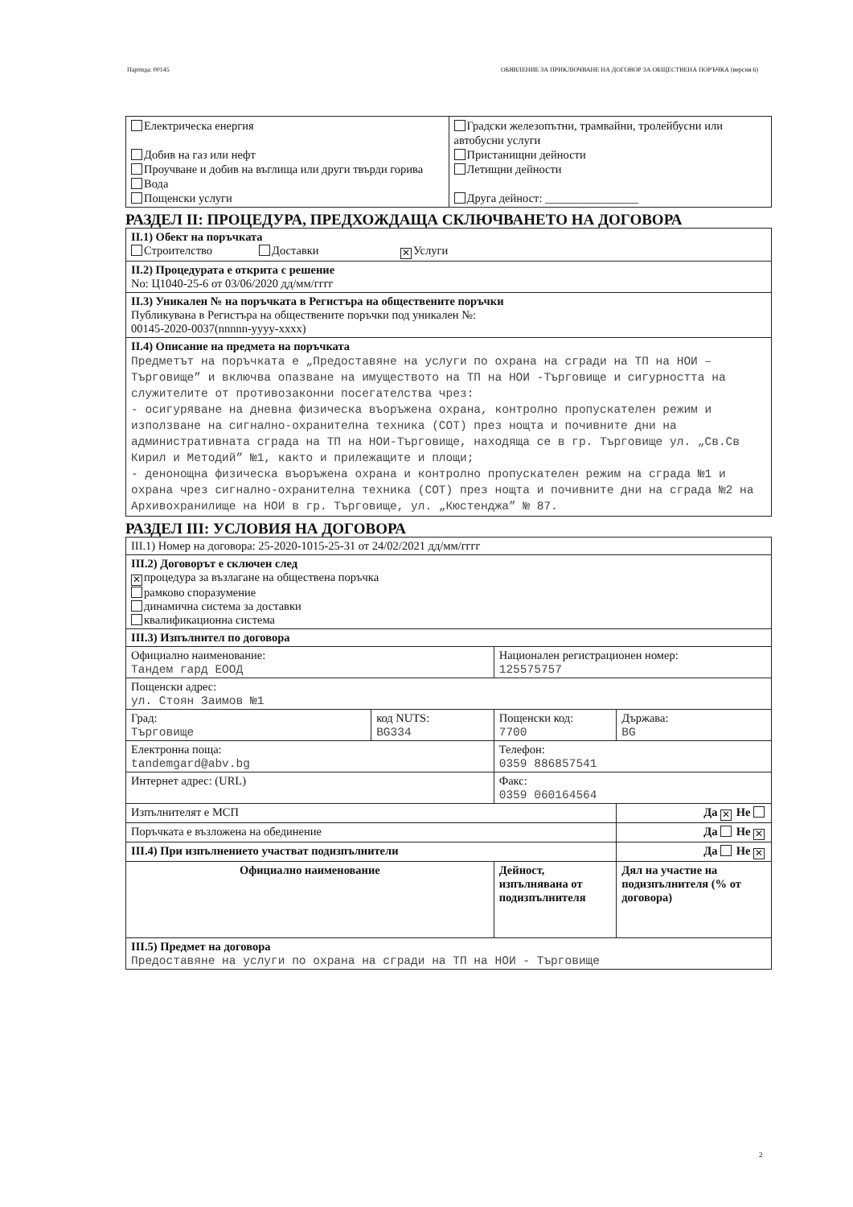Партида: 00145 ОБЯВЛЕНИЕ ЗА ПРИКЛЮЧВАНЕ НА ДОГОВОР ЗА ОБЩЕСТВЕНА ПОРЪЧКА (версия 6)
| Електрическа енергия Добив на газ или нефт Проучване и добив на въглища или други твърди горива Вода Пощенски услуги | Градски железопътни, трамвайни, тролейбусни или автобусни услуги Пристанищни дейности Летищни дейности Друга дейност: ________________ |
РАЗДЕЛ II: ПРОЦЕДУРА, ПРЕДХОЖДАЩА СКЛЮЧВАНЕТО НА ДОГОВОРА
| II.1) Обект на поръчката Строителство Доставки ✕ Услуги |
| II.2) Процедурата е открита с решение No: Ц1040-25-6 от 03/06/2020 дд/мм/гггг |
| II.3) Уникален № на поръчката в Регистъра на обществените поръчки Публикувана в Регистъра на обществените поръчки под уникален №: 00145-2020-0037(nnnnn-yyyy-xxxx) |
| II.4) Описание на предмета на поръчката Предметът на поръчката е „Предоставяне на услуги по охрана на сгради на ТП на НОИ – Търговище” и включва опазване на имуществото на ТП на НОИ -Търговище и сигурността на служителите от противозаконни посегателства чрез: - осигуряване на дневна физическа въоръжена охрана, контролно пропускателен режим и използване на сигнално-охранителна техника (СОТ) през нощта и почивните дни на административната сграда на ТП на НОИ-Търговище, находяща се в гр. Търговище ул. „Св.Св Кирил и Методий” №1, както и прилежащите и площи; - денонощна физическа въоръжена охрана и контролно пропускателен режим на сграда №1 и охрана чрез сигнално-охранителна техника (СОТ) през нощта и почивните дни на сграда №2 на Архивохранилище на НОИ в гр. Търговище, ул. „Кюстенджа” № 87. |
РАЗДЕЛ III: УСЛОВИЯ НА ДОГОВОРА
| III.1) Номер на договора: 25-2020-1015-25-31 от 24/02/2021 дд/мм/гггг | | | |
| III.2) Договорът е сключен след ✕ процедура за възлагане на обществена поръчка рамково споразумение динамична система за доставки квалификационна система | | | |
| III.3) Изпълнител по договора | | | |
| Официално наименование: Тандем гард ЕООД | | Национален регистрационен номер: 125575757 | |
| Пощенски адрес: ул. Стоян Заимов №1 | | | |
| Град: Търговище | код NUTS: BG334 | Пощенски код: 7700 | Държава: BG |
| Електронна поща: tandemgard@abv.bg | | Телефон: 0359 886857541 | |
| Интернет адрес: (URL) | | Факс: 0359 060164564 | |
| Изпълнителят е МСП | | | Да ✕ Не |
| Поръчката е възложена на обединение | | | Да Не ✕ |
| III.4) При изпълнението участват подизпълнители | | | Да Не ✕ |
| Официално наименование | | Дейност, изпълнявана от подизпълнителя | Дял на участие на подизпълнителя (% от договора) |
| III.5) Предмет на договора Предоставяне на услуги по охрана на сгради на ТП на НОИ - Търговище | | | |
2